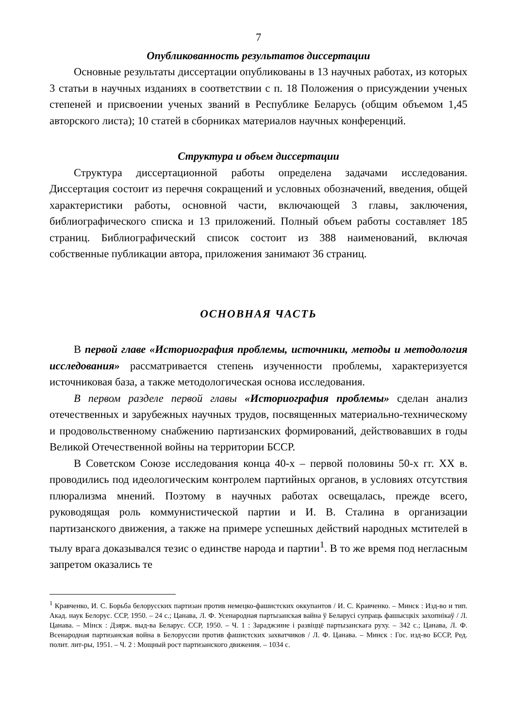7
Опубликованность результатов диссертации
Основные результаты диссертации опубликованы в 13 научных работах, из которых 3 статьи в научных изданиях в соответствии с п. 18 Положения о присуждении ученых степеней и присвоении ученых званий в Республике Беларусь (общим объемом 1,45 авторского листа); 10 статей в сборниках материалов научных конференций.
Структура и объем диссертации
Структура диссертационной работы определена задачами исследования. Диссертация состоит из перечня сокращений и условных обозначений, введения, общей характеристики работы, основной части, включающей 3 главы, заключения, библиографического списка и 13 приложений. Полный объем работы составляет 185 страниц. Библиографический список состоит из 388 наименований, включая собственные публикации автора, приложения занимают 36 страниц.
ОСНОВНАЯ ЧАСТЬ
В первой главе «Историография проблемы, источники, методы и методология исследования» рассматривается степень изученности проблемы, характеризуется источниковая база, а также методологическая основа исследования.
В первом разделе первой главы «Историография проблемы» сделан анализ отечественных и зарубежных научных трудов, посвященных материально-техническому и продовольственному снабжению партизанских формирований, действовавших в годы Великой Отечественной войны на территории БССР.
В Советском Союзе исследования конца 40-х – первой половины 50-х гг. XX в. проводились под идеологическим контролем партийных органов, в условиях отсутствия плюрализма мнений. Поэтому в научных работах освещалась, прежде всего, руководящая роль коммунистической партии и И. В. Сталина в организации партизанского движения, а также на примере успешных действий народных мстителей в тылу врага доказывался тезис о единстве народа и партии<sup>1</sup>. В то же время под негласным запретом оказались те
<sup>1</sup> Кравченко, И. С. Борьба белорусских партизан против немецко-фашистских оккупантов / И. С. Кравченко. – Минск : Изд-во и тип. Акад. наук Белорус. ССР, 1950. – 24 с.; Цанава, Л. Ф. Усенародная партызанская вайна ў Беларусі супраць фашысцкіх захопнікаў / Л. Цанава. – Мінск : Дзярж. выд-ва Беларус. ССР, 1950. – Ч. 1 : Зараджэнне і развіццё партызанскага руху. – 342 с.; Цанава, Л. Ф. Всенародная партизанская война в Белоруссии против фашистских захватчиков / Л. Ф. Цанава. – Минск : Гос. изд-во БССР, Ред. полит. лит-ры, 1951. – Ч. 2 : Мощный рост партизанского движения. – 1034 с.